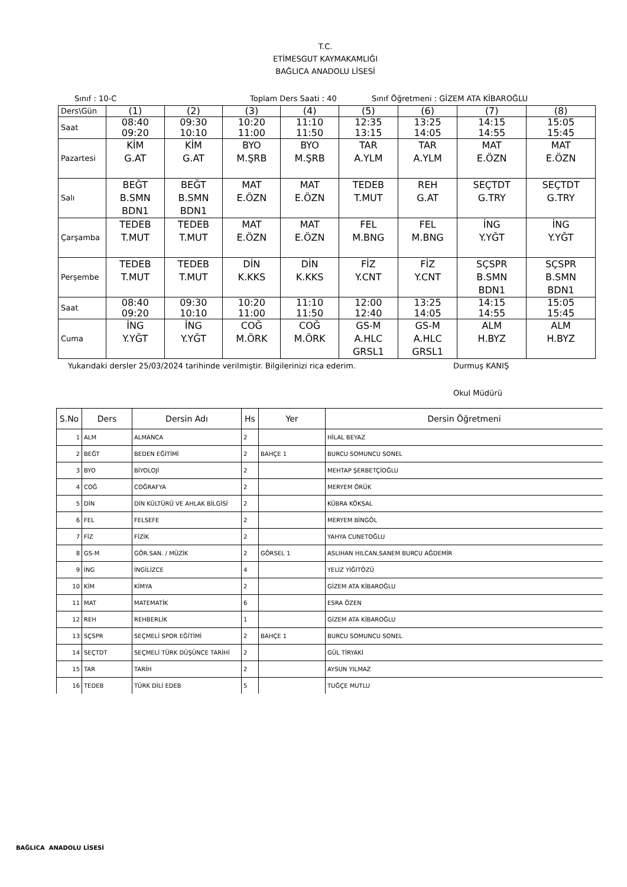T.C.
ETİMESGUT KAYMAKAMLIĞI
BAĞLICA ANADOLU LİSESİ
Sınıf : 10-C Toplam Ders Saati : 40 Sınıf Öğretmeni : GİZEM ATA KİBAROĞLU
| Ders\Gün | (1) | (2) | (3) | (4) | (5) | (6) | (7) | (8) |
| Saat | 08:40 09:20 | 09:30 10:10 | 10:20 11:00 | 11:10 11:50 | 12:35 13:15 | 13:25 14:05 | 14:15 14:55 | 15:05 15:45 |
| Pazartesi | KİM G.AT | KİM G.AT | BYO M.ŞRB | BYO M.ŞRB | TAR A.YLM | TAR A.YLM | MAT E.ÖZN | MAT E.ÖZN |
| Salı | BEĞT B.SMN BDN1 | BEĞT B.SMN BDN1 | MAT E.ÖZN | MAT E.ÖZN | TEDEB T.MUT | REH G.AT | SEÇTDT G.TRY | SEÇTDT G.TRY |
| Çarşamba | TEDEB T.MUT | TEDEB T.MUT | MAT E.ÖZN | MAT E.ÖZN | FEL M.BNG | FEL M.BNG | İNG Y.YĞT | İNG Y.YĞT |
| Perşembe | TEDEB T.MUT | TEDEB T.MUT | DİN K.KKS | DİN K.KKS | FİZ Y.CNT | FİZ Y.CNT | SÇSPR B.SMN BDN1 | SÇSPR B.SMN BDN1 |
| Saat | 08:40 09:20 | 09:30 10:10 | 10:20 11:00 | 11:10 11:50 | 12:00 12:40 | 13:25 14:05 | 14:15 14:55 | 15:05 15:45 |
| Cuma | İNG Y.YĞT | İNG Y.YĞT | COĞ M.ÖRK | COĞ M.ÖRK | GS-M A.HLC GRSL1 | GS-M A.HLC GRSL1 | ALM H.BYZ | ALM H.BYZ |
Yukarıdaki dersler 25/03/2024 tarihinde verilmiştir. Bilgilerinizi rica ederim. Durmuş KANIŞ
Okul Müdürü
| S.No | Ders | Dersin Adı | Hs | Yer | Dersin Öğretmeni |
| --- | --- | --- | --- | --- | --- |
| 1 | ALM | ALMANCA | 2 | | HİLAL BEYAZ |
| 2 | BEĞT | BEDEN EĞİTİMİ | 2 | BAHÇE 1 | BURCU SOMUNCU SONEL |
| 3 | BYO | BİYOLOJİ | 2 | | MEHTAP ŞERBETÇİOĞLU |
| 4 | COĞ | COĞRAFYA | 2 | | MERYEM ÖRÜK |
| 5 | DİN | DİN KÜLTÜRÜ VE AHLAK BİLGİSİ | 2 | | KÜBRA KÖKSAL |
| 6 | FEL | FELSEFE | 2 | | MERYEM BİNGÖL |
| 7 | FİZ | FİZİK | 2 | | YAHYA CUNETOĞLU |
| 8 | GS-M | GÖR.SAN. / MÜZİK | 2 | GÖRSEL 1 | ASLIHAN HILCAN,SANEM BURCU AĞDEMİR |
| 9 | İNG | İNGİLİZCE | 4 | | YELİZ YİĞİTÖZÜ |
| 10 | KİM | KİMYA | 2 | | GİZEM ATA KİBAROĞLU |
| 11 | MAT | MATEMATİK | 6 | | ESRA ÖZEN |
| 12 | REH | REHBERLİK | 1 | | GİZEM ATA KİBAROĞLU |
| 13 | SÇSPR | SEÇMELİ SPOR EĞİTİMİ | 2 | BAHÇE 1 | BURCU SOMUNCU SONEL |
| 14 | SEÇTDT | SEÇMELİ TÜRK DÜŞÜNCE TARİHİ | 2 | | GÜL TİRYAKİ |
| 15 | TAR | TARİH | 2 | | AYSUN YILMAZ |
| 16 | TEDEB | TÜRK DİLİ EDEB | 5 | | TUĞÇE MUTLU |
BAĞLICA ANADOLU LİSESİ